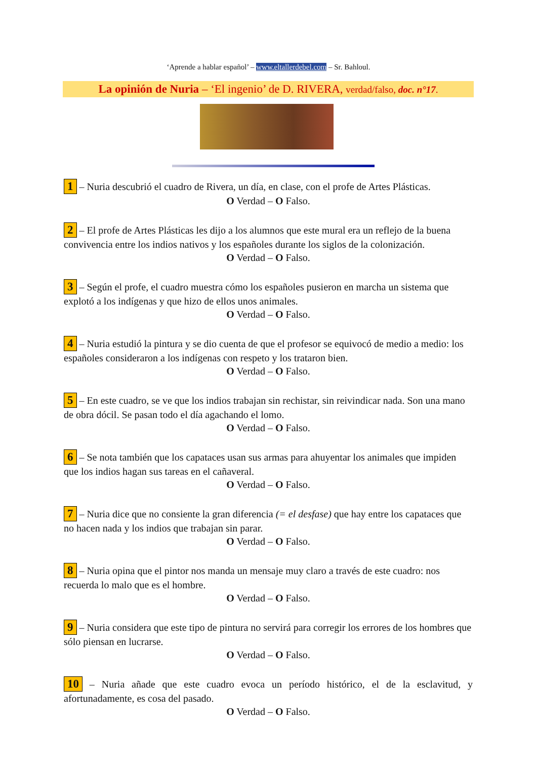‘Aprende a hablar español’ – www.eltallerdebel.com – Sr. Bahloul.
La opinión de Nuria – ‘El ingenio’ de D. RIVERA, verdad/falso, doc. n°17.
1 – Nuria descubrió el cuadro de Rivera, un día, en clase, con el profe de Artes Plásticas.
O Verdad – O Falso.
2 – El profe de Artes Plásticas les dijo a los alumnos que este mural era un reflejo de la buena convivencia entre los indios nativos y los españoles durante los siglos de la colonización.
O Verdad – O Falso.
3 – Según el profe, el cuadro muestra cómo los españoles pusieron en marcha un sistema que explotó a los indígenas y que hizo de ellos unos animales.
O Verdad – O Falso.
4 – Nuria estudió la pintura y se dio cuenta de que el profesor se equivocó de medio a medio: los españoles consideraron a los indígenas con respeto y los trataron bien.
O Verdad – O Falso.
5 – En este cuadro, se ve que los indios trabajan sin rechistar, sin reivindicar nada. Son una mano de obra dócil. Se pasan todo el día agachando el lomo.
O Verdad – O Falso.
6 – Se nota también que los capataces usan sus armas para ahuyentar los animales que impiden que los indios hagan sus tareas en el cañaveral.
O Verdad – O Falso.
7 – Nuria dice que no consiente la gran diferencia (= el desfase) que hay entre los capataces que no hacen nada y los indios que trabajan sin parar.
O Verdad – O Falso.
8 – Nuria opina que el pintor nos manda un mensaje muy claro a través de este cuadro: nos recuerda lo malo que es el hombre.
O Verdad – O Falso.
9 – Nuria considera que este tipo de pintura no servirá para corregir los errores de los hombres que sólo piensan en lucrarse.
O Verdad – O Falso.
10 – Nuria añade que este cuadro evoca un período histórico, el de la esclavitud, y afortunadamente, es cosa del pasado.
O Verdad – O Falso.